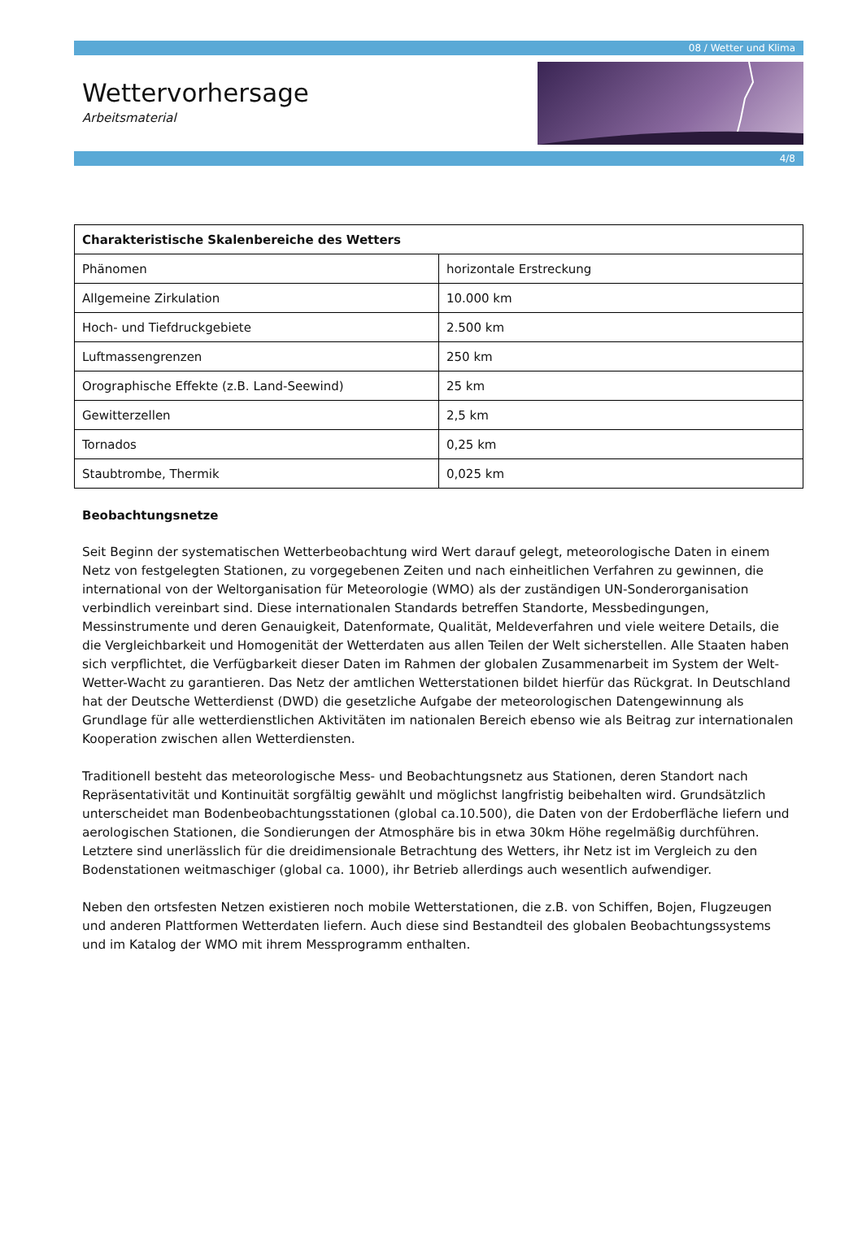08 / Wetter und Klima
Wettervorhersage
Arbeitsmaterial
4/8
| Charakteristische Skalenbereiche des Wetters | |
| --- | --- |
| Phänomen | horizontale Erstreckung |
| Allgemeine Zirkulation | 10.000 km |
| Hoch- und Tiefdruckgebiete | 2.500 km |
| Luftmassengrenzen | 250 km |
| Orographische Effekte (z.B. Land-Seewind) | 25 km |
| Gewitterzellen | 2,5 km |
| Tornados | 0,25 km |
| Staubtrombe, Thermik | 0,025 km |
Beobachtungsnetze
Seit Beginn der systematischen Wetterbeobachtung wird Wert darauf gelegt, meteorologische Daten in einem Netz von festgelegten Stationen, zu vorgegebenen Zeiten und nach einheitlichen Verfahren zu gewinnen, die international von der Weltorganisation für Meteorologie (WMO) als der zuständigen UN-Sonderorganisation verbindlich vereinbart sind. Diese internationalen Standards betreffen Standorte, Messbedingungen, Messinstrumente und deren Genauigkeit, Datenformate, Qualität, Meldeverfahren und viele weitere Details, die die Vergleichbarkeit und Homogenität der Wetterdaten aus allen Teilen der Welt sicherstellen. Alle Staaten haben sich verpflichtet, die Verfügbarkeit dieser Daten im Rahmen der globalen Zusammenarbeit im System der Welt-Wetter-Wacht zu garantieren. Das Netz der amtlichen Wetterstationen bildet hierfür das Rückgrat. In Deutschland hat der Deutsche Wetterdienst (DWD) die gesetzliche Aufgabe der meteorologischen Datengewinnung als Grundlage für alle wetterdienstlichen Aktivitäten im nationalen Bereich ebenso wie als Beitrag zur internationalen Kooperation zwischen allen Wetterdiensten.
Traditionell besteht das meteorologische Mess- und Beobachtungsnetz aus Stationen, deren Standort nach Repräsentativität und Kontinuität sorgfältig gewählt und möglichst langfristig beibehalten wird. Grundsätzlich unterscheidet man Bodenbeobachtungsstationen (global ca.10.500), die Daten von der Erdoberfläche liefern und aerologischen Stationen, die Sondierungen der Atmosphäre bis in etwa 30km Höhe regelmäßig durchführen. Letztere sind unerlässlich für die dreidimensionale Betrachtung des Wetters, ihr Netz ist im Vergleich zu den Bodenstationen weitmaschiger (global ca. 1000), ihr Betrieb allerdings auch wesentlich aufwendiger.
Neben den ortsfesten Netzen existieren noch mobile Wetterstationen, die z.B. von Schiffen, Bojen, Flugzeugen und anderen Plattformen Wetterdaten liefern. Auch diese sind Bestandteil des globalen Beobachtungssystems und im Katalog der WMO mit ihrem Messprogramm enthalten.